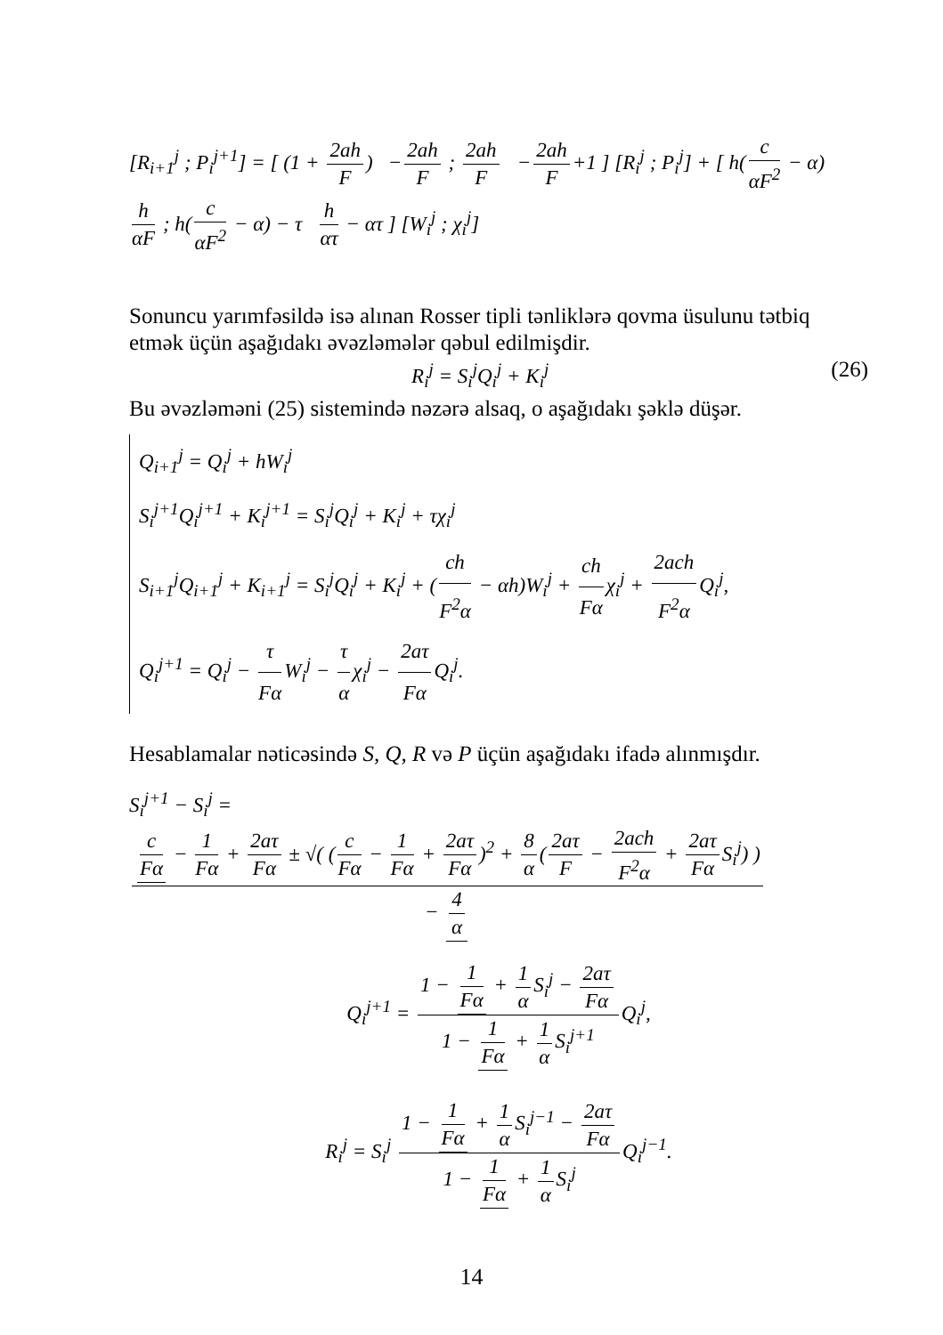[R<sub>i+1</sub><sup>j</sup> ; P<sub>i</sub><sup>j+1</sup>] = [ (1 + 2ah F) − 2ah F ; 2ah F − 2ah F +1 ] [R<sub>i</sub><sup>j</sup> ; P<sub>i</sub><sup>j</sup>] + [ h(c αF<sup>2</sup> − α) h αF ; h(c αF<sup>2</sup> − α) − τ h ατ − ατ ] [W<sub>i</sub><sup>j</sup> ; χ<sub>i</sub><sup>j</sup>]
Sonuncu yarımfəsildə isə alınan Rosser tipli tənliklərə qovma üsulunu tətbiq etmək üçün aşağıdakı əvəzləmələr qəbul edilmişdir.
R<sub>i</sub><sup>j</sup> = S<sub>i</sub><sup>j</sup>Q<sub>i</sub><sup>j</sup> + K<sub>i</sub><sup>j</sup> (26)
Bu əvəzləməni (25) sistemində nəzərə alsaq, o aşağıdakı şəklə düşər.
Q<sub>i+1</sub><sup>j</sup> = Q<sub>i</sub><sup>j</sup> + hW<sub>i</sub><sup>j</sup>
S<sub>i</sub><sup>j+1</sup>Q<sub>i</sub><sup>j+1</sup> + K<sub>i</sub><sup>j+1</sup> = S<sub>i</sub><sup>j</sup>Q<sub>i</sub><sup>j</sup> + K<sub>i</sub><sup>j</sup> + τχ<sub>i</sub><sup>j</sup>
S<sub>i+1</sub><sup>j</sup>Q<sub>i+1</sub><sup>j</sup> + K<sub>i+1</sub><sup>j</sup> = S<sub>i</sub><sup>j</sup>Q<sub>i</sub><sup>j</sup> + K<sub>i</sub><sup>j</sup> + (ch F<sup>2</sup>α − αh)W<sub>i</sub><sup>j</sup> + ch Fα χ<sub>i</sub><sup>j</sup> + 2ach F<sup>2</sup>α Q<sub>i</sub><sup>j</sup>,
Q<sub>i</sub><sup>j+1</sup> = Q<sub>i</sub><sup>j</sup> − τ Fα W<sub>i</sub><sup>j</sup> − τ α χ<sub>i</sub><sup>j</sup> − 2aτ Fα Q<sub>i</sub><sup>j</sup>.
Hesablamalar nəticəsində S, Q, R və P üçün aşağıdakı ifadə alınmışdır.
S<sub>i</sub><sup>j+1</sup> − S<sub>i</sub><sup>j</sup> = c Fα − 1 Fα + 2aτ Fα ± √( (c Fα − 1 Fα + 2aτ Fα)<sup>2</sup> + 8 α (2aτ F − 2ach F<sup>2</sup>α + 2aτ Fα S<sub>i</sub><sup>j</sup>) ) − 4 α
Q<sub>i</sub><sup>j+1</sup> = 1 − 1 Fα + 1 α S<sub>i</sub><sup>j</sup> − 2aτ Fα 1 − 1 Fα + 1 α S<sub>i</sub><sup>j+1</sup> Q<sub>i</sub><sup>j</sup>,
R<sub>i</sub><sup>j</sup> = S<sub>i</sub><sup>j</sup> 1 − 1 Fα + 1 α S<sub>i</sub><sup>j−1</sup> − 2aτ Fα 1 − 1 Fα + 1 α S<sub>i</sub><sup>j</sup> Q<sub>i</sub><sup>j−1</sup>.
14